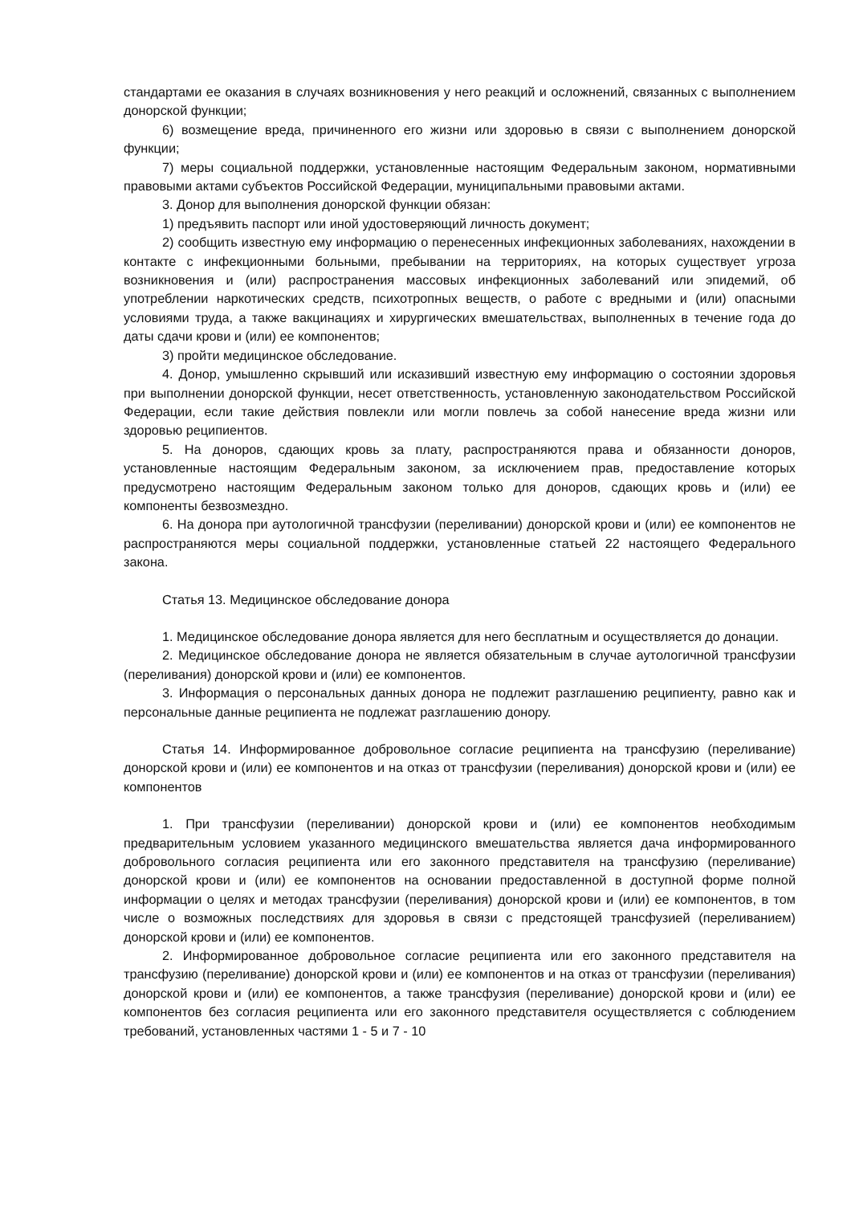стандартами ее оказания в случаях возникновения у него реакций и осложнений, связанных с выполнением донорской функции;
6) возмещение вреда, причиненного его жизни или здоровью в связи с выполнением донорской функции;
7) меры социальной поддержки, установленные настоящим Федеральным законом, нормативными правовыми актами субъектов Российской Федерации, муниципальными правовыми актами.
3. Донор для выполнения донорской функции обязан:
1) предъявить паспорт или иной удостоверяющий личность документ;
2) сообщить известную ему информацию о перенесенных инфекционных заболеваниях, нахождении в контакте с инфекционными больными, пребывании на территориях, на которых существует угроза возникновения и (или) распространения массовых инфекционных заболеваний или эпидемий, об употреблении наркотических средств, психотропных веществ, о работе с вредными и (или) опасными условиями труда, а также вакцинациях и хирургических вмешательствах, выполненных в течение года до даты сдачи крови и (или) ее компонентов;
3) пройти медицинское обследование.
4. Донор, умышленно скрывший или исказивший известную ему информацию о состоянии здоровья при выполнении донорской функции, несет ответственность, установленную законодательством Российской Федерации, если такие действия повлекли или могли повлечь за собой нанесение вреда жизни или здоровью реципиентов.
5. На доноров, сдающих кровь за плату, распространяются права и обязанности доноров, установленные настоящим Федеральным законом, за исключением прав, предоставление которых предусмотрено настоящим Федеральным законом только для доноров, сдающих кровь и (или) ее компоненты безвозмездно.
6. На донора при аутологичной трансфузии (переливании) донорской крови и (или) ее компонентов не распространяются меры социальной поддержки, установленные статьей 22 настоящего Федерального закона.
Статья 13. Медицинское обследование донора
1. Медицинское обследование донора является для него бесплатным и осуществляется до донации.
2. Медицинское обследование донора не является обязательным в случае аутологичной трансфузии (переливания) донорской крови и (или) ее компонентов.
3. Информация о персональных данных донора не подлежит разглашению реципиенту, равно как и персональные данные реципиента не подлежат разглашению донору.
Статья 14. Информированное добровольное согласие реципиента на трансфузию (переливание) донорской крови и (или) ее компонентов и на отказ от трансфузии (переливания) донорской крови и (или) ее компонентов
1. При трансфузии (переливании) донорской крови и (или) ее компонентов необходимым предварительным условием указанного медицинского вмешательства является дача информированного добровольного согласия реципиента или его законного представителя на трансфузию (переливание) донорской крови и (или) ее компонентов на основании предоставленной в доступной форме полной информации о целях и методах трансфузии (переливания) донорской крови и (или) ее компонентов, в том числе о возможных последствиях для здоровья в связи с предстоящей трансфузией (переливанием) донорской крови и (или) ее компонентов.
2. Информированное добровольное согласие реципиента или его законного представителя на трансфузию (переливание) донорской крови и (или) ее компонентов и на отказ от трансфузии (переливания) донорской крови и (или) ее компонентов, а также трансфузия (переливание) донорской крови и (или) ее компонентов без согласия реципиента или его законного представителя осуществляется с соблюдением требований, установленных частями 1 - 5 и 7 - 10